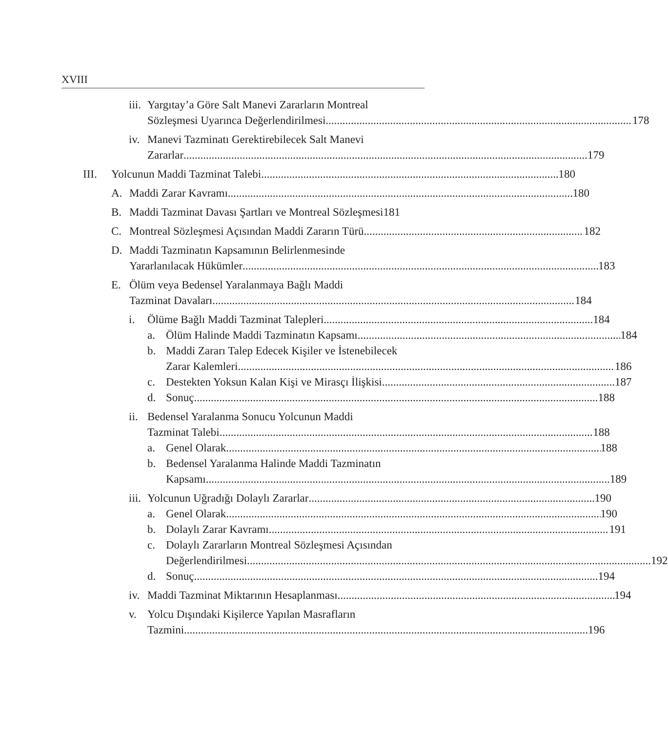XVIII
iii. Yargıtay’a Göre Salt Manevi Zararların Montreal
Sözleşmesi Uyarınca Değerlendirilmesi 178
iv. Manevi Tazminatı Gerektirebilecek Salt Manevi
Zararlar 179
III. Yolcunun Maddi Tazminat Talebi 180
A. Maddi Zarar Kavramı 180
B. Maddi Tazminat Davası Şartları ve Montreal Sözleşmesi 181
C. Montreal Sözleşmesi Açısından Maddi Zararın Türü 182
D. Maddi Tazminatın Kapsamının Belirlenmesinde
Yararlanılacak Hükümler 183
E. Ölüm veya Bedensel Yaralanmaya Bağlı Maddi
Tazminat Davaları 184
i. Ölüme Bağlı Maddi Tazminat Talepleri 184
a. Ölüm Halinde Maddi Tazminatın Kapsamı 184
b. Maddi Zararı Talep Edecek Kişiler ve İstenebilecek
Zarar Kalemleri 186
c. Destekten Yoksun Kalan Kişi ve Mirasçı İlişkisi. 187
d. Sonuç 188
ii. Bedensel Yaralanma Sonucu Yolcunun Maddi
Tazminat Talebi 188
a. Genel Olarak 188
b. Bedensel Yaralanma Halinde Maddi Tazminatın
Kapsamı 189
iii. Yolcunun Uğradığı Dolaylı Zararlar 190
a. Genel Olarak 190
b. Dolaylı Zarar Kavramı 191
c. Dolaylı Zararların Montreal Sözleşmesi Açısından
Değerlendirilmesi 192
d. Sonuç 194
iv. Maddi Tazminat Miktarının Hesaplanması 194
v. Yolcu Dışındaki Kişilerce Yapılan Masrafların
Tazmini 196